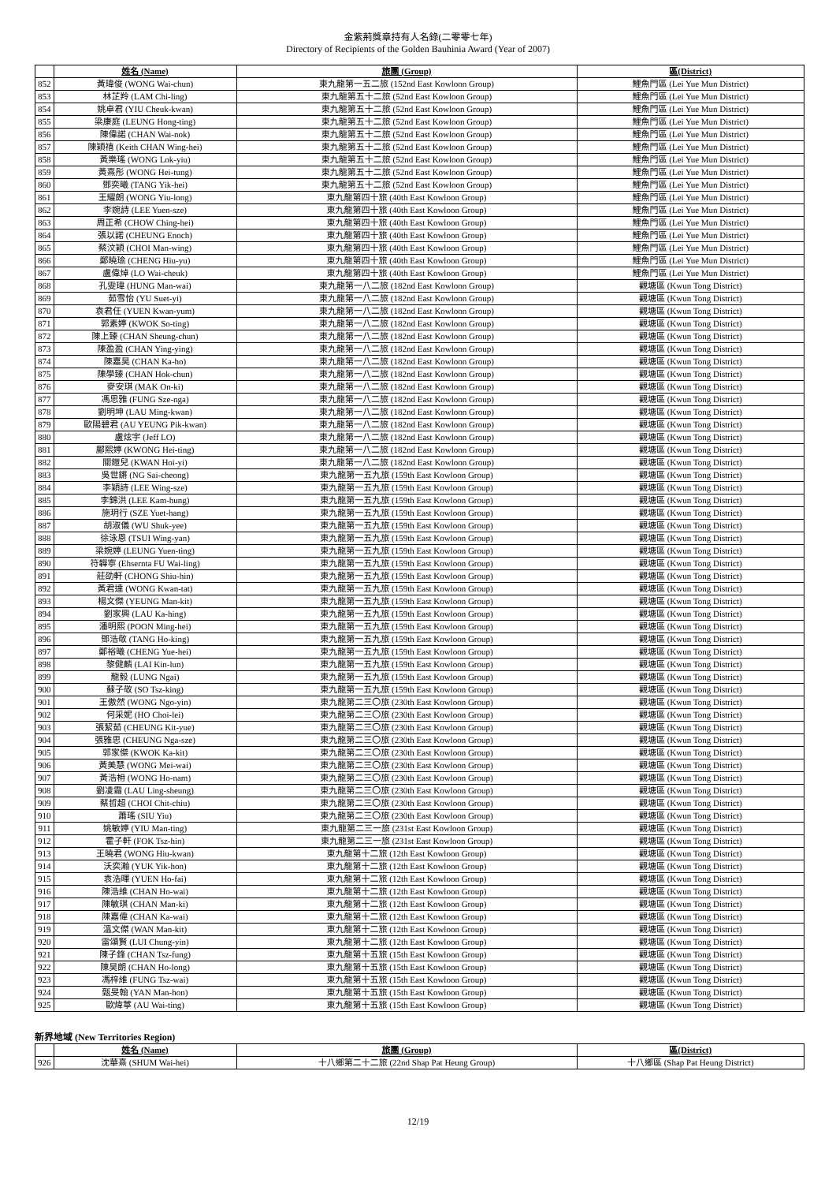金紫荊獎章持有人名錄(二零零七年)
Directory of Recipients of the Golden Bauhinia Award (Year of 2007)
| | 姓名 (Name) | 旅團 (Group) | 區(District) |
| --- | --- | --- | --- |
| 852 | 黃瑋俊 (WONG Wai-chun) | 東九龍第一五二旅 (152nd East Kowloon Group) | 鯉魚門區 (Lei Yue Mun District) |
| 853 | 林芷羚 (LAM Chi-ling) | 東九龍第五十二旅 (52nd East Kowloon Group) | 鯉魚門區 (Lei Yue Mun District) |
| 854 | 姚卓君 (YIU Cheuk-kwan) | 東九龍第五十二旅 (52nd East Kowloon Group) | 鯉魚門區 (Lei Yue Mun District) |
| 855 | 梁康庭 (LEUNG Hong-ting) | 東九龍第五十二旅 (52nd East Kowloon Group) | 鯉魚門區 (Lei Yue Mun District) |
| 856 | 陳偉諾 (CHAN Wai-nok) | 東九龍第五十二旅 (52nd East Kowloon Group) | 鯉魚門區 (Lei Yue Mun District) |
| 857 | 陳穎禧 (Keith CHAN Wing-hei) | 東九龍第五十二旅 (52nd East Kowloon Group) | 鯉魚門區 (Lei Yue Mun District) |
| 858 | 黃樂瑤 (WONG Lok-yiu) | 東九龍第五十二旅 (52nd East Kowloon Group) | 鯉魚門區 (Lei Yue Mun District) |
| 859 | 黃熹彤 (WONG Hei-tung) | 東九龍第五十二旅 (52nd East Kowloon Group) | 鯉魚門區 (Lei Yue Mun District) |
| 860 | 鄧奕曦 (TANG Yik-hei) | 東九龍第五十二旅 (52nd East Kowloon Group) | 鯉魚門區 (Lei Yue Mun District) |
| 861 | 王耀朗 (WONG Yiu-long) | 東九龍第四十旅 (40th East Kowloon Group) | 鯉魚門區 (Lei Yue Mun District) |
| 862 | 李婉詩 (LEE Yuen-sze) | 東九龍第四十旅 (40th East Kowloon Group) | 鯉魚門區 (Lei Yue Mun District) |
| 863 | 周正希 (CHOW Ching-hei) | 東九龍第四十旅 (40th East Kowloon Group) | 鯉魚門區 (Lei Yue Mun District) |
| 864 | 張以諾 (CHEUNG Enoch) | 東九龍第四十旅 (40th East Kowloon Group) | 鯉魚門區 (Lei Yue Mun District) |
| 865 | 蔡汶穎 (CHOI Man-wing) | 東九龍第四十旅 (40th East Kowloon Group) | 鯉魚門區 (Lei Yue Mun District) |
| 866 | 鄭曉瑜 (CHENG Hiu-yu) | 東九龍第四十旅 (40th East Kowloon Group) | 鯉魚門區 (Lei Yue Mun District) |
| 867 | 盧偉焯 (LO Wai-cheuk) | 東九龍第四十旅 (40th East Kowloon Group) | 鯉魚門區 (Lei Yue Mun District) |
| 868 | 孔雯瑋 (HUNG Man-wai) | 東九龍第一八二旅 (182nd East Kowloon Group) | 觀塘區 (Kwun Tong District) |
| 869 | 茹雪怡 (YU Suet-yi) | 東九龍第一八二旅 (182nd East Kowloon Group) | 觀塘區 (Kwun Tong District) |
| 870 | 袁君任 (YUEN Kwan-yum) | 東九龍第一八二旅 (182nd East Kowloon Group) | 觀塘區 (Kwun Tong District) |
| 871 | 郭素婷 (KWOK So-ting) | 東九龍第一八二旅 (182nd East Kowloon Group) | 觀塘區 (Kwun Tong District) |
| 872 | 陳上臻 (CHAN Sheung-chun) | 東九龍第一八二旅 (182nd East Kowloon Group) | 觀塘區 (Kwun Tong District) |
| 873 | 陳盈盈 (CHAN Ying-ying) | 東九龍第一八二旅 (182nd East Kowloon Group) | 觀塘區 (Kwun Tong District) |
| 874 | 陳嘉昊 (CHAN Ka-ho) | 東九龍第一八二旅 (182nd East Kowloon Group) | 觀塘區 (Kwun Tong District) |
| 875 | 陳學臻 (CHAN Hok-chun) | 東九龍第一八二旅 (182nd East Kowloon Group) | 觀塘區 (Kwun Tong District) |
| 876 | 麥安琪 (MAK On-ki) | 東九龍第一八二旅 (182nd East Kowloon Group) | 觀塘區 (Kwun Tong District) |
| 877 | 馮思雅 (FUNG Sze-nga) | 東九龍第一八二旅 (182nd East Kowloon Group) | 觀塘區 (Kwun Tong District) |
| 878 | 劉明坤 (LAU Ming-kwan) | 東九龍第一八二旅 (182nd East Kowloon Group) | 觀塘區 (Kwun Tong District) |
| 879 | 歐陽碧君 (AU YEUNG Pik-kwan) | 東九龍第一八二旅 (182nd East Kowloon Group) | 觀塘區 (Kwun Tong District) |
| 880 | 盧炫宇 (Jeff LO) | 東九龍第一八二旅 (182nd East Kowloon Group) | 觀塘區 (Kwun Tong District) |
| 881 | 鄺熙婷 (KWONG Hei-ting) | 東九龍第一八二旅 (182nd East Kowloon Group) | 觀塘區 (Kwun Tong District) |
| 882 | 關鎧兒 (KWAN Hoi-yi) | 東九龍第一八二旅 (182nd East Kowloon Group) | 觀塘區 (Kwun Tong District) |
| 883 | 吳世鏘 (NG Sai-cheong) | 東九龍第一五九旅 (159th East Kowloon Group) | 觀塘區 (Kwun Tong District) |
| 884 | 李穎詩 (LEE Wing-sze) | 東九龍第一五九旅 (159th East Kowloon Group) | 觀塘區 (Kwun Tong District) |
| 885 | 李錦洪 (LEE Kam-hung) | 東九龍第一五九旅 (159th East Kowloon Group) | 觀塘區 (Kwun Tong District) |
| 886 | 施玥行 (SZE Yuet-hang) | 東九龍第一五九旅 (159th East Kowloon Group) | 觀塘區 (Kwun Tong District) |
| 887 | 胡淑儀 (WU Shuk-yee) | 東九龍第一五九旅 (159th East Kowloon Group) | 觀塘區 (Kwun Tong District) |
| 888 | 徐泳恩 (TSUI Wing-yan) | 東九龍第一五九旅 (159th East Kowloon Group) | 觀塘區 (Kwun Tong District) |
| 889 | 梁婉婷 (LEUNG Yuen-ting) | 東九龍第一五九旅 (159th East Kowloon Group) | 觀塘區 (Kwun Tong District) |
| 890 | 符韡寧 (Ehsernta FU Wai-ling) | 東九龍第一五九旅 (159th East Kowloon Group) | 觀塘區 (Kwun Tong District) |
| 891 | 莊劭軒 (CHONG Shiu-hin) | 東九龍第一五九旅 (159th East Kowloon Group) | 觀塘區 (Kwun Tong District) |
| 892 | 黃君達 (WONG Kwan-tat) | 東九龍第一五九旅 (159th East Kowloon Group) | 觀塘區 (Kwun Tong District) |
| 893 | 楊文傑 (YEUNG Man-kit) | 東九龍第一五九旅 (159th East Kowloon Group) | 觀塘區 (Kwun Tong District) |
| 894 | 劉家興 (LAU Ka-hing) | 東九龍第一五九旅 (159th East Kowloon Group) | 觀塘區 (Kwun Tong District) |
| 895 | 潘明熙 (POON Ming-hei) | 東九龍第一五九旅 (159th East Kowloon Group) | 觀塘區 (Kwun Tong District) |
| 896 | 鄧浩敬 (TANG Ho-king) | 東九龍第一五九旅 (159th East Kowloon Group) | 觀塘區 (Kwun Tong District) |
| 897 | 鄭裕曦 (CHENG Yue-hei) | 東九龍第一五九旅 (159th East Kowloon Group) | 觀塘區 (Kwun Tong District) |
| 898 | 黎健麟 (LAI Kin-lun) | 東九龍第一五九旅 (159th East Kowloon Group) | 觀塘區 (Kwun Tong District) |
| 899 | 龍毅 (LUNG Ngai) | 東九龍第一五九旅 (159th East Kowloon Group) | 觀塘區 (Kwun Tong District) |
| 900 | 蘇子敬 (SO Tsz-king) | 東九龍第一五九旅 (159th East Kowloon Group) | 觀塘區 (Kwun Tong District) |
| 901 | 王傲然 (WONG Ngo-yin) | 東九龍第二三〇旅 (230th East Kowloon Group) | 觀塘區 (Kwun Tong District) |
| 902 | 何采妮 (HO Choi-lei) | 東九龍第二三〇旅 (230th East Kowloon Group) | 觀塘區 (Kwun Tong District) |
| 903 | 張絜茹 (CHEUNG Kit-yue) | 東九龍第二三〇旅 (230th East Kowloon Group) | 觀塘區 (Kwun Tong District) |
| 904 | 張雅思 (CHEUNG Nga-sze) | 東九龍第二三〇旅 (230th East Kowloon Group) | 觀塘區 (Kwun Tong District) |
| 905 | 郭家傑 (KWOK Ka-kit) | 東九龍第二三〇旅 (230th East Kowloon Group) | 觀塘區 (Kwun Tong District) |
| 906 | 黃美慧 (WONG Mei-wai) | 東九龍第二三〇旅 (230th East Kowloon Group) | 觀塘區 (Kwun Tong District) |
| 907 | 黃浩枏 (WONG Ho-nam) | 東九龍第二三〇旅 (230th East Kowloon Group) | 觀塘區 (Kwun Tong District) |
| 908 | 劉凌霜 (LAU Ling-sheung) | 東九龍第二三〇旅 (230th East Kowloon Group) | 觀塘區 (Kwun Tong District) |
| 909 | 蔡哲超 (CHOI Chit-chiu) | 東九龍第二三〇旅 (230th East Kowloon Group) | 觀塘區 (Kwun Tong District) |
| 910 | 蕭瑤 (SIU Yiu) | 東九龍第二三〇旅 (230th East Kowloon Group) | 觀塘區 (Kwun Tong District) |
| 911 | 姚敏婷 (YIU Man-ting) | 東九龍第二三一旅 (231st East Kowloon Group) | 觀塘區 (Kwun Tong District) |
| 912 | 霍子軒 (FOK Tsz-hin) | 東九龍第二三一旅 (231st East Kowloon Group) | 觀塘區 (Kwun Tong District) |
| 913 | 王曉君 (WONG Hiu-kwan) | 東九龍第十二旅 (12th East Kowloon Group) | 觀塘區 (Kwun Tong District) |
| 914 | 沃奕瀚 (YUK Yik-hon) | 東九龍第十二旅 (12th East Kowloon Group) | 觀塘區 (Kwun Tong District) |
| 915 | 袁浩暉 (YUEN Ho-fai) | 東九龍第十二旅 (12th East Kowloon Group) | 觀塘區 (Kwun Tong District) |
| 916 | 陳浩維 (CHAN Ho-wai) | 東九龍第十二旅 (12th East Kowloon Group) | 觀塘區 (Kwun Tong District) |
| 917 | 陳敏琪 (CHAN Man-ki) | 東九龍第十二旅 (12th East Kowloon Group) | 觀塘區 (Kwun Tong District) |
| 918 | 陳嘉偉 (CHAN Ka-wai) | 東九龍第十二旅 (12th East Kowloon Group) | 觀塘區 (Kwun Tong District) |
| 919 | 溫文傑 (WAN Man-kit) | 東九龍第十二旅 (12th East Kowloon Group) | 觀塘區 (Kwun Tong District) |
| 920 | 雷頌賢 (LUI Chung-yin) | 東九龍第十二旅 (12th East Kowloon Group) | 觀塘區 (Kwun Tong District) |
| 921 | 陳子鋒 (CHAN Tsz-fung) | 東九龍第十五旅 (15th East Kowloon Group) | 觀塘區 (Kwun Tong District) |
| 922 | 陳昊朗 (CHAN Ho-long) | 東九龍第十五旅 (15th East Kowloon Group) | 觀塘區 (Kwun Tong District) |
| 923 | 馮梓維 (FUNG Tsz-wai) | 東九龍第十五旅 (15th East Kowloon Group) | 觀塘區 (Kwun Tong District) |
| 924 | 甄旻翰 (YAN Man-hon) | 東九龍第十五旅 (15th East Kowloon Group) | 觀塘區 (Kwun Tong District) |
| 925 | 歐煒葶 (AU Wai-ting) | 東九龍第十五旅 (15th East Kowloon Group) | 觀塘區 (Kwun Tong District) |
新界地域 (New Territories Region)
| | 姓名 (Name) | 旅團 (Group) | 區(District) |
| --- | --- | --- | --- |
| 926 | 沈華熹 (SHUM Wai-hei) | 十八鄉第二十二旅 (22nd Shap Pat Heung Group) | 十八鄉區 (Shap Pat Heung District) |
12/19